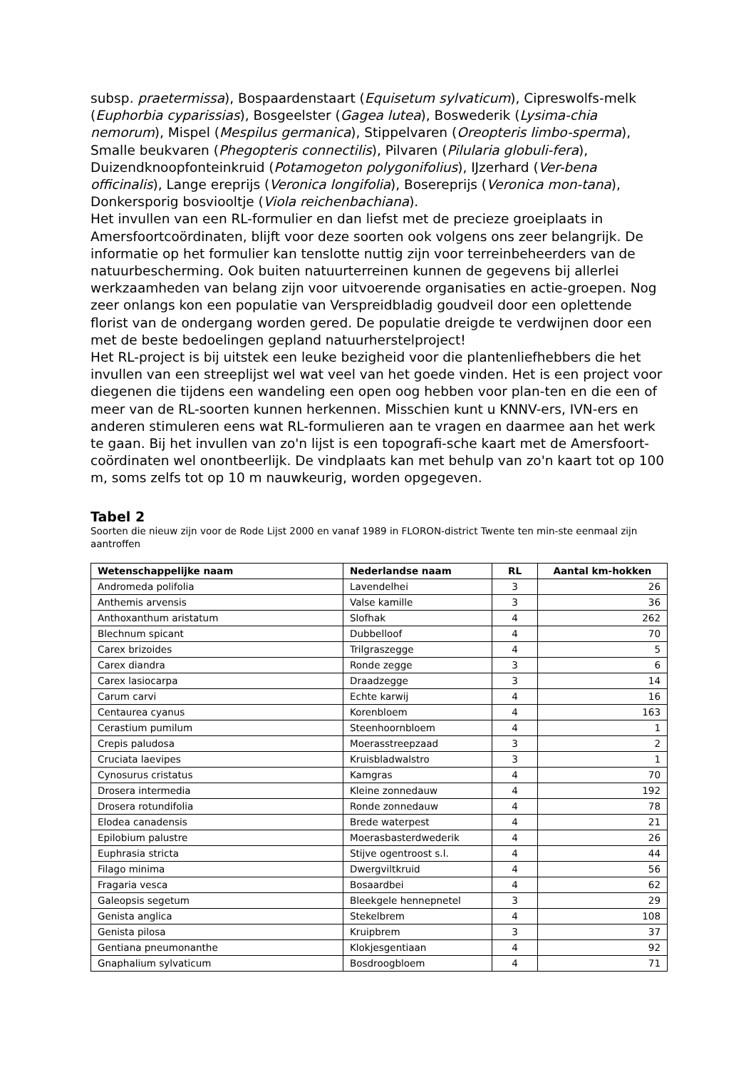subsp. praetermissa), Bospaardenstaart (Equisetum sylvaticum), Cipreswolfs-melk (Euphorbia cyparissias), Bosgeelster (Gagea lutea), Boswederik (Lysima-chia nemorum), Mispel (Mespilus germanica), Stippelvaren (Oreopteris limbo-sperma), Smalle beukvaren (Phegopteris connectilis), Pilvaren (Pilularia globuli-fera), Duizendknoopfonteinkruid (Potamogeton polygonifolius), IJzerhard (Ver-bena officinalis), Lange ereprijs (Veronica longifolia), Bosereprijs (Veronica mon-tana), Donkersporig bosviooltje (Viola reichenbachiana).
Het invullen van een RL-formulier en dan liefst met de precieze groeiplaats in Amersfoortcoördinaten, blijft voor deze soorten ook volgens ons zeer belangrijk. De informatie op het formulier kan tenslotte nuttig zijn voor terreinbeheerders van de natuurbescherming. Ook buiten natuurterreinen kunnen de gegevens bij allerlei werkzaamheden van belang zijn voor uitvoerende organisaties en actie-groepen. Nog zeer onlangs kon een populatie van Verspreidbladig goudveil door een oplettende florist van de ondergang worden gered. De populatie dreigde te verdwijnen door een met de beste bedoelingen gepland natuurherstelproject!
Het RL-project is bij uitstek een leuke bezigheid voor die plantenliefhebbers die het invullen van een streeplijst wel wat veel van het goede vinden. Het is een project voor diegenen die tijdens een wandeling een open oog hebben voor plan-ten en die een of meer van de RL-soorten kunnen herkennen. Misschien kunt u KNNV-ers, IVN-ers en anderen stimuleren eens wat RL-formulieren aan te vragen en daarmee aan het werk te gaan. Bij het invullen van zo'n lijst is een topografi-sche kaart met de Amersfoort-coördinaten wel onontbeerlijk. De vindplaats kan met behulp van zo'n kaart tot op 100 m, soms zelfs tot op 10 m nauwkeurig, worden opgegeven.
Tabel 2
Soorten die nieuw zijn voor de Rode Lijst 2000 en vanaf 1989 in FLORON-district Twente ten min-ste eenmaal zijn aantroffen
| Wetenschappelijke naam | Nederlandse naam | RL | Aantal km-hokken |
| --- | --- | --- | --- |
| Andromeda polifolia | Lavendelhei | 3 | 26 |
| Anthemis arvensis | Valse kamille | 3 | 36 |
| Anthoxanthum aristatum | Slofhak | 4 | 262 |
| Blechnum spicant | Dubbelloof | 4 | 70 |
| Carex brizoides | Trilgraszegge | 4 | 5 |
| Carex diandra | Ronde zegge | 3 | 6 |
| Carex lasiocarpa | Draadzegge | 3 | 14 |
| Carum carvi | Echte karwij | 4 | 16 |
| Centaurea cyanus | Korenbloem | 4 | 163 |
| Cerastium pumilum | Steenhoornbloem | 4 | 1 |
| Crepis paludosa | Moerasstreepzaad | 3 | 2 |
| Cruciata laevipes | Kruisbladwalstro | 3 | 1 |
| Cynosurus cristatus | Kamgras | 4 | 70 |
| Drosera intermedia | Kleine zonnedauw | 4 | 192 |
| Drosera rotundifolia | Ronde zonnedauw | 4 | 78 |
| Elodea canadensis | Brede waterpest | 4 | 21 |
| Epilobium palustre | Moerasbasterdwederik | 4 | 26 |
| Euphrasia stricta | Stijve ogentroost s.l. | 4 | 44 |
| Filago minima | Dwergviltkruid | 4 | 56 |
| Fragaria vesca | Bosaardbei | 4 | 62 |
| Galeopsis segetum | Bleekgele hennepnetel | 3 | 29 |
| Genista anglica | Stekelbrem | 4 | 108 |
| Genista pilosa | Kruipbrem | 3 | 37 |
| Gentiana pneumonanthe | Klokjesgentiaan | 4 | 92 |
| Gnaphalium sylvaticum | Bosdroogbloem | 4 | 71 |